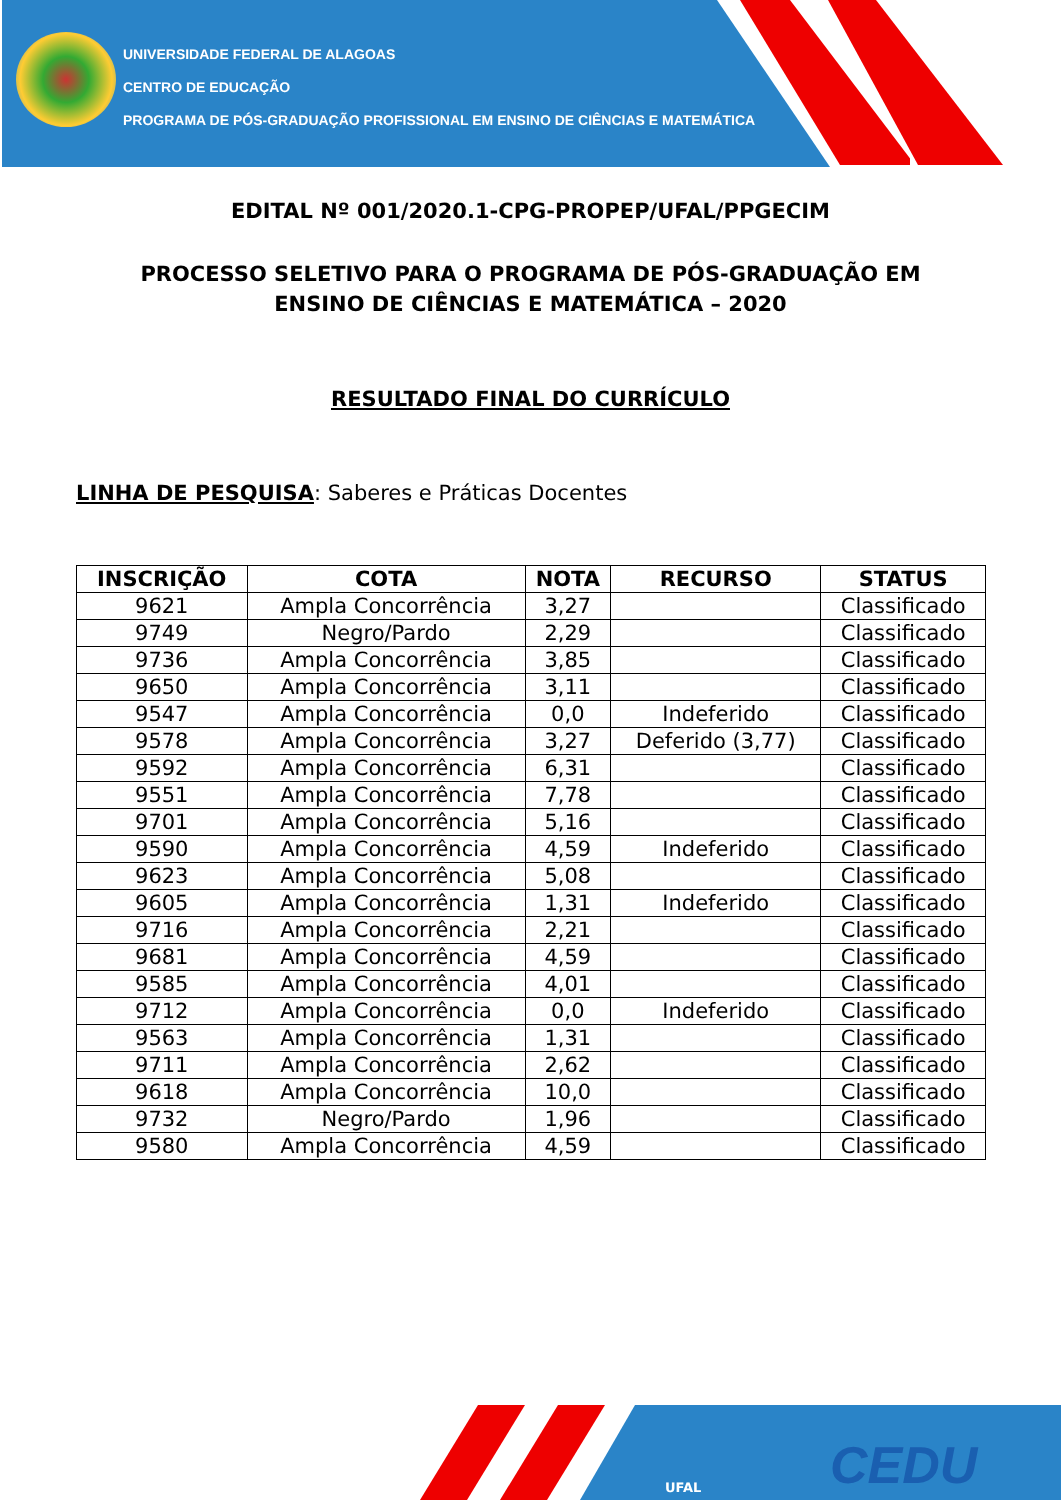UNIVERSIDADE FEDERAL DE ALAGOAS
CENTRO DE EDUCAÇÃO
PROGRAMA DE PÓS-GRADUAÇÃO PROFISSIONAL EM ENSINO DE CIÊNCIAS E MATEMÁTICA
EDITAL Nº 001/2020.1-CPG-PROPEP/UFAL/PPGECIM
PROCESSO SELETIVO PARA O PROGRAMA DE PÓS-GRADUAÇÃO EM
ENSINO DE CIÊNCIAS E MATEMÁTICA – 2020
RESULTADO FINAL DO CURRÍCULO
LINHA DE PESQUISA: Saberes e Práticas Docentes
| INSCRIÇÃO | COTA | NOTA | RECURSO | STATUS |
| --- | --- | --- | --- | --- |
| 9621 | Ampla Concorrência | 3,27 | | Classificado |
| 9749 | Negro/Pardo | 2,29 | | Classificado |
| 9736 | Ampla Concorrência | 3,85 | | Classificado |
| 9650 | Ampla Concorrência | 3,11 | | Classificado |
| 9547 | Ampla Concorrência | 0,0 | Indeferido | Classificado |
| 9578 | Ampla Concorrência | 3,27 | Deferido (3,77) | Classificado |
| 9592 | Ampla Concorrência | 6,31 | | Classificado |
| 9551 | Ampla Concorrência | 7,78 | | Classificado |
| 9701 | Ampla Concorrência | 5,16 | | Classificado |
| 9590 | Ampla Concorrência | 4,59 | Indeferido | Classificado |
| 9623 | Ampla Concorrência | 5,08 | | Classificado |
| 9605 | Ampla Concorrência | 1,31 | Indeferido | Classificado |
| 9716 | Ampla Concorrência | 2,21 | | Classificado |
| 9681 | Ampla Concorrência | 4,59 | | Classificado |
| 9585 | Ampla Concorrência | 4,01 | | Classificado |
| 9712 | Ampla Concorrência | 0,0 | Indeferido | Classificado |
| 9563 | Ampla Concorrência | 1,31 | | Classificado |
| 9711 | Ampla Concorrência | 2,62 | | Classificado |
| 9618 | Ampla Concorrência | 10,0 | | Classificado |
| 9732 | Negro/Pardo | 1,96 | | Classificado |
| 9580 | Ampla Concorrência | 4,59 | | Classificado |
UFAL CEDU